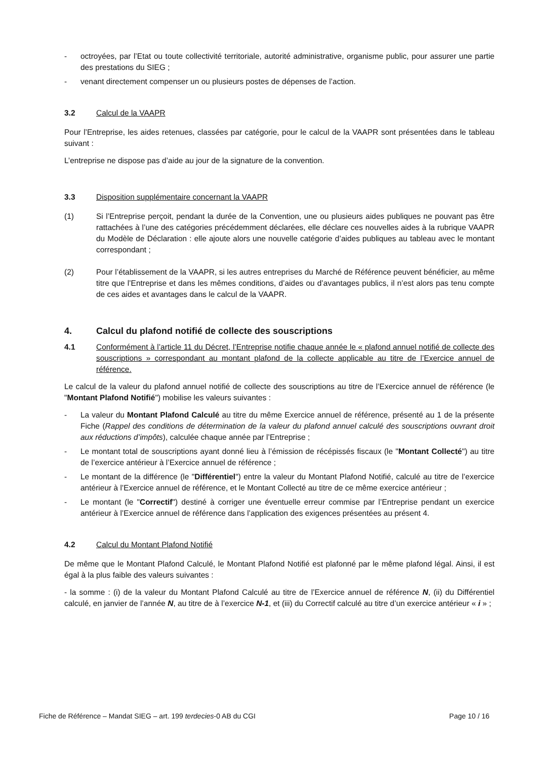- octroyées, par l’Etat ou toute collectivité territoriale, autorité administrative, organisme public, pour assurer une partie des prestations du SIEG ;
- venant directement compenser un ou plusieurs postes de dépenses de l’action.
3.2 Calcul de la VAAPR
Pour l’Entreprise, les aides retenues, classées par catégorie, pour le calcul de la VAAPR sont présentées dans le tableau suivant :
L’entreprise ne dispose pas d’aide au jour de la signature de la convention.
3.3 Disposition supplémentaire concernant la VAAPR
(1) Si l’Entreprise perçoit, pendant la durée de la Convention, une ou plusieurs aides publiques ne pouvant pas être rattachées à l’une des catégories précédemment déclarées, elle déclare ces nouvelles aides à la rubrique VAAPR du Modèle de Déclaration : elle ajoute alors une nouvelle catégorie d’aides publiques au tableau avec le montant correspondant ;
(2) Pour l’établissement de la VAAPR, si les autres entreprises du Marché de Référence peuvent bénéficier, au même titre que l’Entreprise et dans les mêmes conditions, d’aides ou d’avantages publics, il n’est alors pas tenu compte de ces aides et avantages dans le calcul de la VAAPR.
4. Calcul du plafond notifié de collecte des souscriptions
4.1 Conformément à l’article 11 du Décret, l’Entreprise notifie chaque année le « plafond annuel notifié de collecte des souscriptions » correspondant au montant plafond de la collecte applicable au titre de l’Exercice annuel de référence.
Le calcul de la valeur du plafond annuel notifié de collecte des souscriptions au titre de l’Exercice annuel de référence (le "Montant Plafond Notifié") mobilise les valeurs suivantes :
- La valeur du Montant Plafond Calculé au titre du même Exercice annuel de référence, présenté au 1 de la présente Fiche (Rappel des conditions de détermination de la valeur du plafond annuel calculé des souscriptions ouvrant droit aux réductions d’impôts), calculée chaque année par l’Entreprise ;
- Le montant total de souscriptions ayant donné lieu à l’émission de récépissés fiscaux (le "Montant Collecté") au titre de l’exercice antérieur à l’Exercice annuel de référence ;
- Le montant de la différence (le "Différentiel") entre la valeur du Montant Plafond Notifié, calculé au titre de l’exercice antérieur à l’Exercice annuel de référence, et le Montant Collecté au titre de ce même exercice antérieur ;
- Le montant (le "Correctif") destiné à corriger une éventuelle erreur commise par l’Entreprise pendant un exercice antérieur à l’Exercice annuel de référence dans l’application des exigences présentées au présent 4.
4.2 Calcul du Montant Plafond Notifié
De même que le Montant Plafond Calculé, le Montant Plafond Notifié est plafonné par le même plafond légal. Ainsi, il est égal à la plus faible des valeurs suivantes :
- la somme : (i) de la valeur du Montant Plafond Calculé au titre de l’Exercice annuel de référence N, (ii) du Différentiel calculé, en janvier de l’année N, au titre de à l’exercice N-1, et (iii) du Correctif calculé au titre d’un exercice antérieur « i » ;
Fiche de Référence – Mandat SIEG – art. 199 terdecies-0 AB du CGI Page 10 / 16